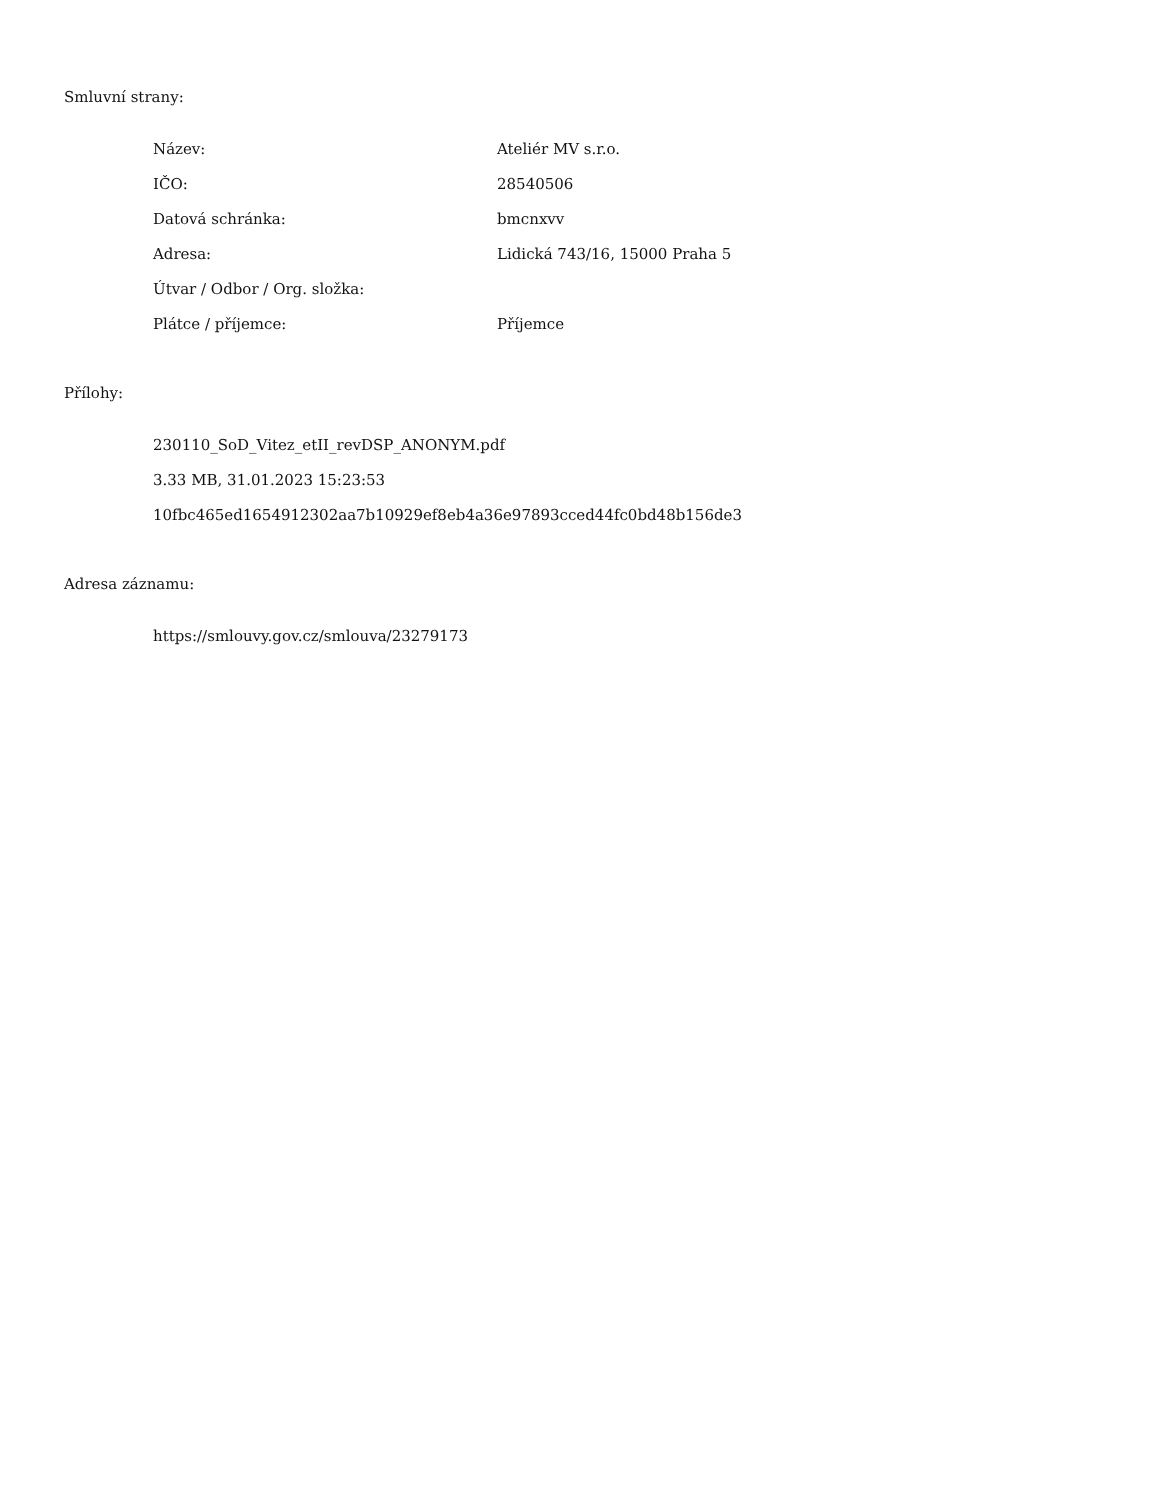Smluvní strany:
| Název: | Ateliér MV s.r.o. |
| IČO: | 28540506 |
| Datová schránka: | bmcnxvv |
| Adresa: | Lidická 743/16, 15000 Praha 5 |
| Útvar / Odbor / Org. složka: | |
| Plátce / příjemce: | Příjemce |
Přílohy:
230110_SoD_Vitez_etII_revDSP_ANONYM.pdf
3.33 MB, 31.01.2023 15:23:53
10fbc465ed1654912302aa7b10929ef8eb4a36e97893cced44fc0bd48b156de3
Adresa záznamu:
https://smlouvy.gov.cz/smlouva/23279173